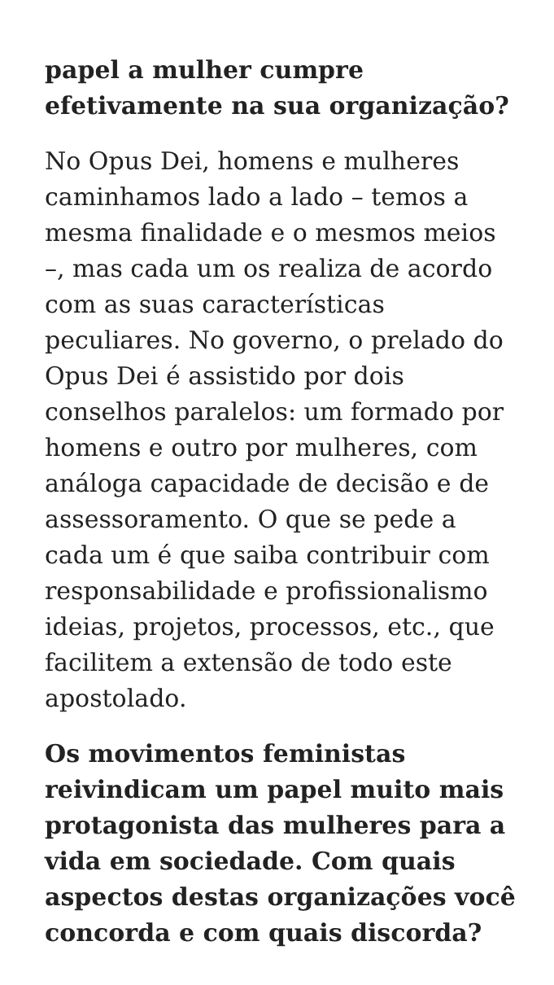papel a mulher cumpre efetivamente na sua organização?
No Opus Dei, homens e mulheres caminhamos lado a lado – temos a mesma finalidade e o mesmos meios –, mas cada um os realiza de acordo com as suas características peculiares. No governo, o prelado do Opus Dei é assistido por dois conselhos paralelos: um formado por homens e outro por mulheres, com análoga capacidade de decisão e de assessoramento. O que se pede a cada um é que saiba contribuir com responsabilidade e profissionalismo ideias, projetos, processos, etc., que facilitem a extensão de todo este apostolado.
Os movimentos feministas reivindicam um papel muito mais protagonista das mulheres para a vida em sociedade. Com quais aspectos destas organizações você concorda e com quais discorda?